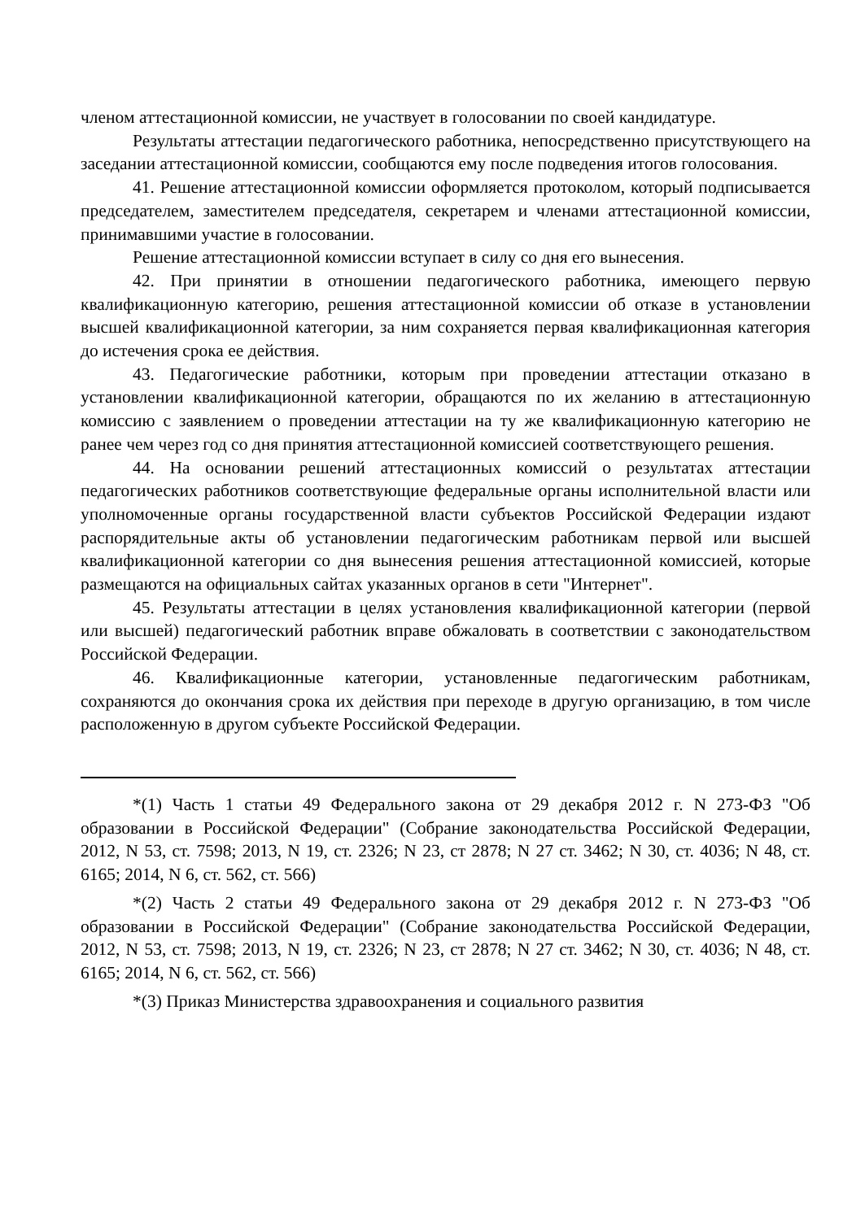членом аттестационной комиссии, не участвует в голосовании по своей кандидатуре.
Результаты аттестации педагогического работника, непосредственно присутствующего на заседании аттестационной комиссии, сообщаются ему после подведения итогов голосования.
41. Решение аттестационной комиссии оформляется протоколом, который подписывается председателем, заместителем председателя, секретарем и членами аттестационной комиссии, принимавшими участие в голосовании.
Решение аттестационной комиссии вступает в силу со дня его вынесения.
42. При принятии в отношении педагогического работника, имеющего первую квалификационную категорию, решения аттестационной комиссии об отказе в установлении высшей квалификационной категории, за ним сохраняется первая квалификационная категория до истечения срока ее действия.
43. Педагогические работники, которым при проведении аттестации отказано в установлении квалификационной категории, обращаются по их желанию в аттестационную комиссию с заявлением о проведении аттестации на ту же квалификационную категорию не ранее чем через год со дня принятия аттестационной комиссией соответствующего решения.
44. На основании решений аттестационных комиссий о результатах аттестации педагогических работников соответствующие федеральные органы исполнительной власти или уполномоченные органы государственной власти субъектов Российской Федерации издают распорядительные акты об установлении педагогическим работникам первой или высшей квалификационной категории со дня вынесения решения аттестационной комиссией, которые размещаются на официальных сайтах указанных органов в сети "Интернет".
45. Результаты аттестации в целях установления квалификационной категории (первой или высшей) педагогический работник вправе обжаловать в соответствии с законодательством Российской Федерации.
46. Квалификационные категории, установленные педагогическим работникам, сохраняются до окончания срока их действия при переходе в другую организацию, в том числе расположенную в другом субъекте Российской Федерации.
*(1) Часть 1 статьи 49 Федерального закона от 29 декабря 2012 г. N 273-ФЗ "Об образовании в Российской Федерации" (Собрание законодательства Российской Федерации, 2012, N 53, ст. 7598; 2013, N 19, ст. 2326; N 23, ст 2878; N 27 ст. 3462; N 30, ст. 4036; N 48, ст. 6165; 2014, N 6, ст. 562, ст. 566)
*(2) Часть 2 статьи 49 Федерального закона от 29 декабря 2012 г. N 273-ФЗ "Об образовании в Российской Федерации" (Собрание законодательства Российской Федерации, 2012, N 53, ст. 7598; 2013, N 19, ст. 2326; N 23, ст 2878; N 27 ст. 3462; N 30, ст. 4036; N 48, ст. 6165; 2014, N 6, ст. 562, ст. 566)
*(3) Приказ Министерства здравоохранения и социального развития